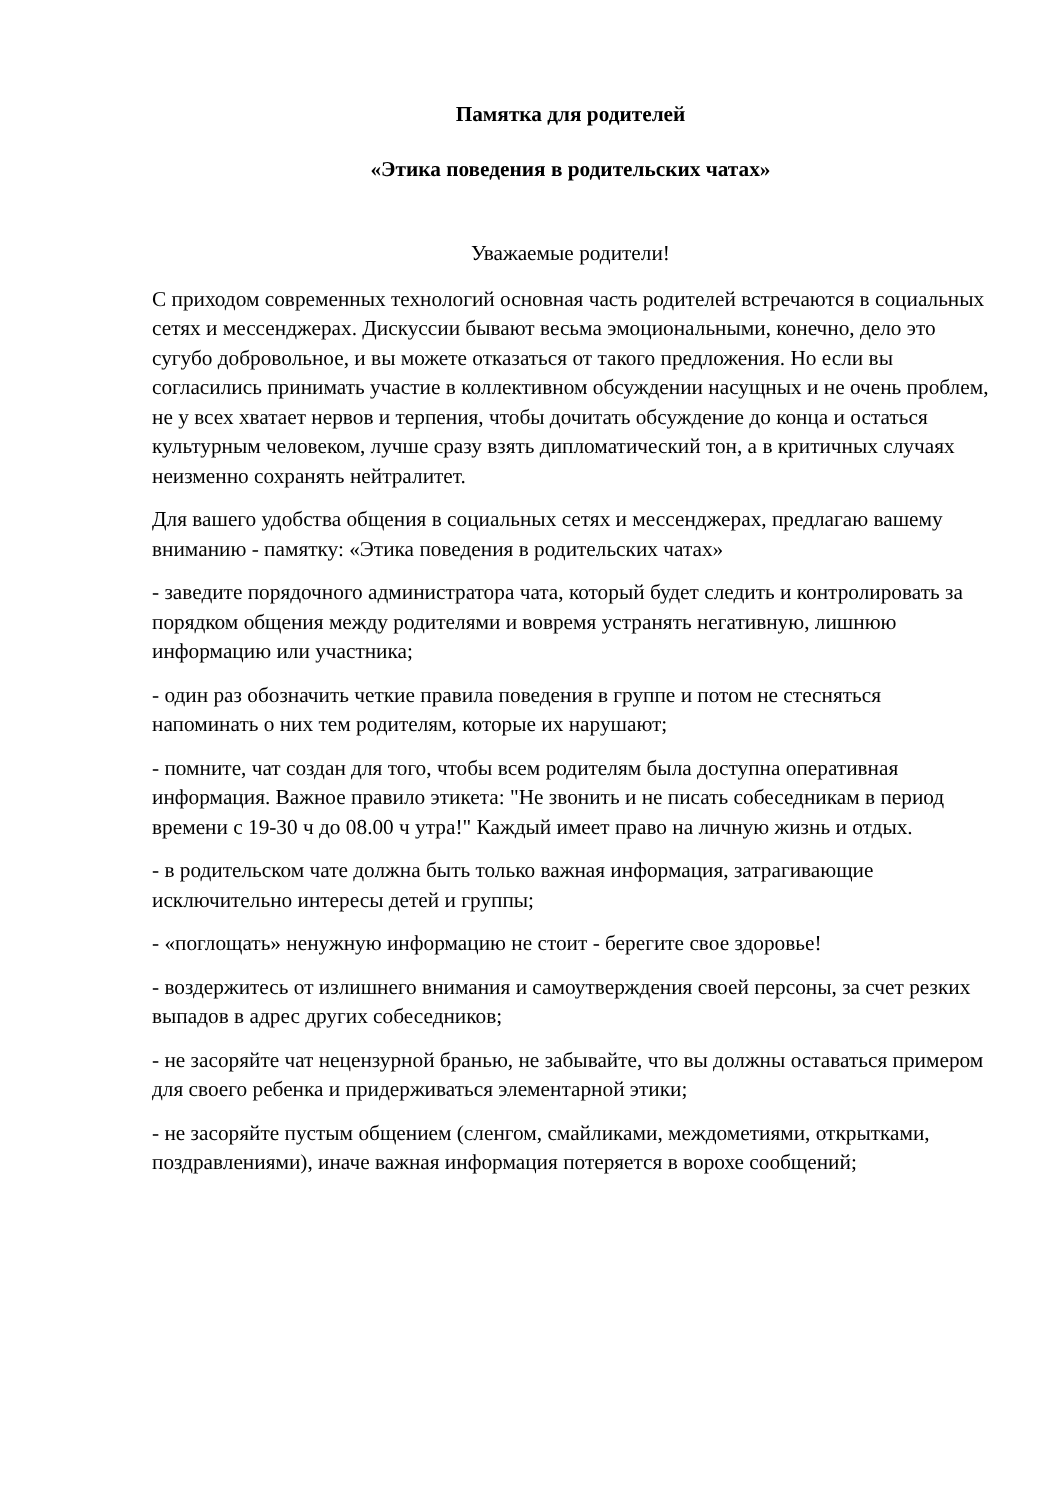Памятка для родителей
«Этика поведения в родительских чатах»
Уважаемые родители!
С приходом современных технологий основная часть родителей встречаются в социальных сетях и мессенджерах. Дискуссии бывают весьма эмоциональными, конечно, дело это сугубо добровольное, и вы можете отказаться от такого предложения. Но если вы согласились принимать участие в коллективном обсуждении насущных и не очень проблем, не у всех хватает нервов и терпения, чтобы дочитать обсуждение до конца и остаться культурным человеком, лучше сразу взять дипломатический тон, а в критичных случаях неизменно сохранять нейтралитет.
Для вашего удобства общения в социальных сетях и мессенджерах, предлагаю вашему вниманию - памятку: «Этика поведения в родительских чатах»
- заведите порядочного администратора чата, который будет следить и контролировать за порядком общения между родителями и вовремя устранять негативную, лишнюю информацию или участника;
- один раз обозначить четкие правила поведения в группе и потом не стесняться напоминать о них тем родителям, которые их нарушают;
- помните, чат создан для того, чтобы всем родителям была доступна оперативная информация. Важное правило этикета: "Не звонить и не писать собеседникам в период времени с 19-30 ч до 08.00 ч утра!" Каждый имеет право на личную жизнь и отдых.
- в родительском чате должна быть только важная информация, затрагивающие исключительно интересы детей и группы;
- «поглощать» ненужную информацию не стоит - берегите свое здоровье!
- воздержитесь от излишнего внимания и самоутверждения своей персоны, за счет резких выпадов в адрес других собеседников;
- не засоряйте чат нецензурной бранью, не забывайте, что вы должны оставаться примером для своего ребенка и придерживаться элементарной этики;
- не засоряйте пустым общением (сленгом, смайликами, междометиями, открытками, поздравлениями), иначе важная информация потеряется в ворохе сообщений;